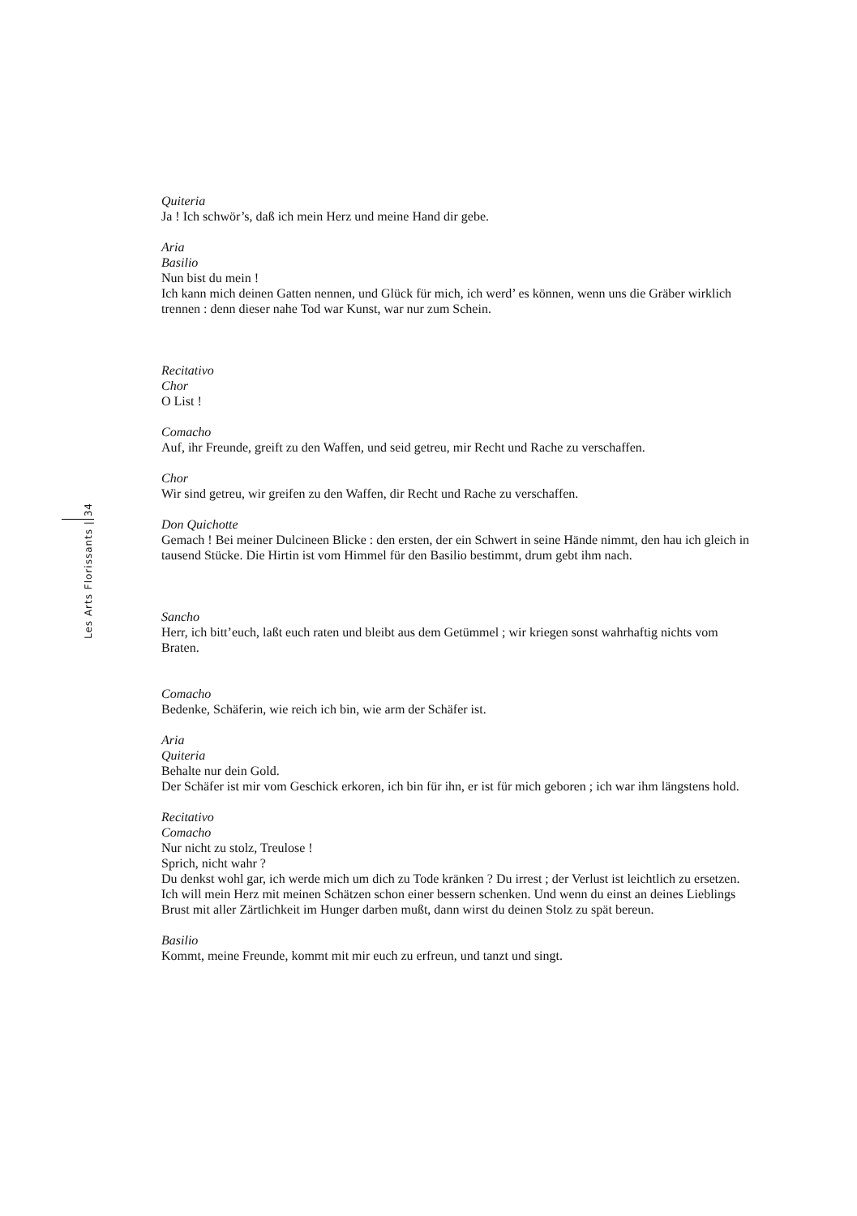Les Arts Florissants | 34
Quiteria
Ja ! Ich schwör’s, daß ich mein Herz und meine Hand dir gebe.
Aria
Basilio
Nun bist du mein !
Ich kann mich deinen Gatten nennen, und Glück für mich, ich werd’ es können, wenn uns die Gräber wirklich trennen : denn dieser nahe Tod war Kunst, war nur zum Schein.
Recitativo
Chor
O List !
Comacho
Auf, ihr Freunde, greift zu den Waffen, und seid getreu, mir Recht und Rache zu verschaffen.
Chor
Wir sind getreu, wir greifen zu den Waffen, dir Recht und Rache zu verschaffen.
Don Quichotte
Gemach ! Bei meiner Dulcineen Blicke : den ersten, der ein Schwert in seine Hände nimmt, den hau ich gleich in tausend Stücke. Die Hirtin ist vom Himmel für den Basilio bestimmt, drum gebt ihm nach.
Sancho
Herr, ich bitt’euch, laßt euch raten und bleibt aus dem Getümmel ; wir kriegen sonst wahrhaftig nichts vom Braten.
Comacho
Bedenke, Schäferin, wie reich ich bin, wie arm der Schäfer ist.
Aria
Quiteria
Behalte nur dein Gold.
Der Schäfer ist mir vom Geschick erkoren, ich bin für ihn, er ist für mich geboren ; ich war ihm längstens hold.
Recitativo
Comacho
Nur nicht zu stolz, Treulose !
Sprich, nicht wahr ?
Du denkst wohl gar, ich werde mich um dich zu Tode kränken ? Du irrest ; der Verlust ist leichtlich zu ersetzen. Ich will mein Herz mit meinen Schätzen schon einer bessern schenken. Und wenn du einst an deines Lieblings Brust mit aller Zärtlichkeit im Hunger darben mußt, dann wirst du deinen Stolz zu spät bereun.
Basilio
Kommt, meine Freunde, kommt mit mir euch zu erfreun, und tanzt und singt.